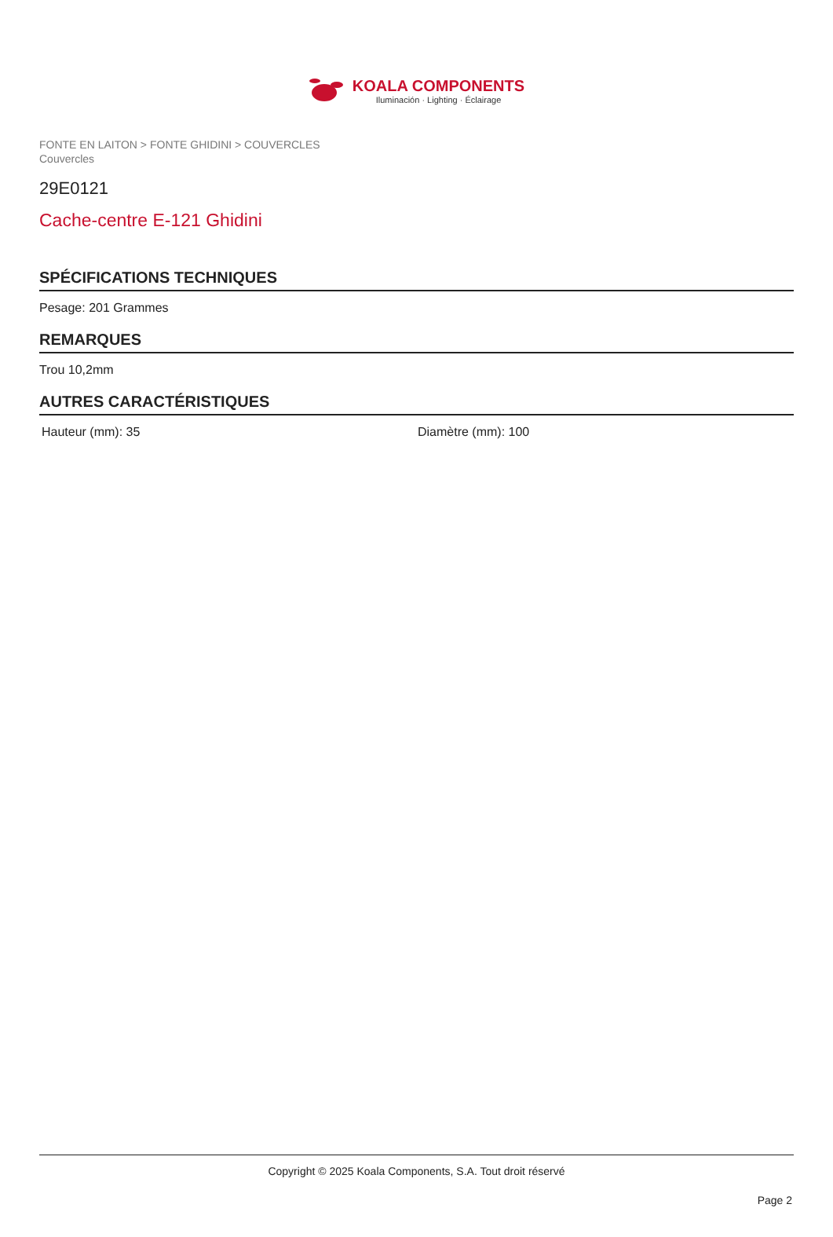KOALA COMPONENTS
Iluminación · Lighting · Éclairage
FONTE EN LAITON > FONTE GHIDINI > COUVERCLES
Couvercles
29E0121
Cache-centre E-121 Ghidini
SPÉCIFICATIONS TECHNIQUES
Pesage: 201 Grammes
REMARQUES
Trou 10,2mm
AUTRES CARACTÉRISTIQUES
Hauteur (mm): 35 Diamètre (mm): 100
Copyright © 2025 Koala Components, S.A. Tout droit réservé
Page 2